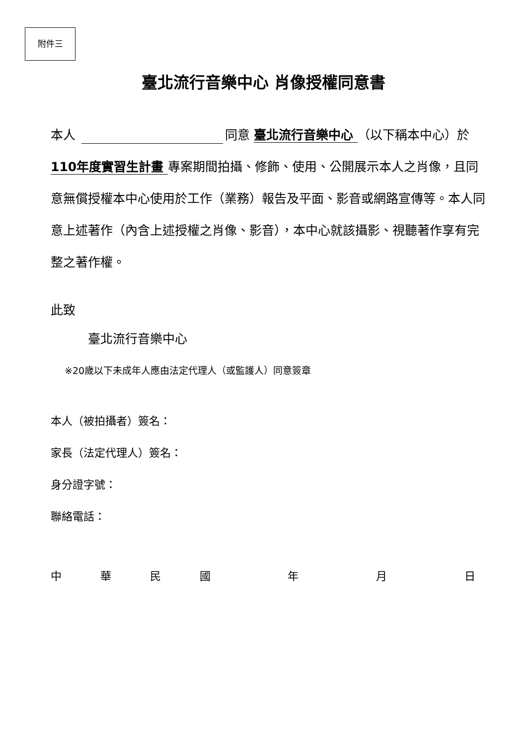附件三
臺北流行音樂中心 肖像授權同意書
本人 同意 臺北流行音樂中心 （以下稱本中心）於 110年度實習生計畫 專案期間拍攝、修飾、使用、公開展示本人之肖像，且同意無償授權本中心使用於工作（業務）報告及平面、影音或網路宣傳等。本人同意上述著作（內含上述授權之肖像、影音），本中心就該攝影、視聽著作享有完整之著作權。
此致
   臺北流行音樂中心
※20歲以下未成年人應由法定代理人（或監護人）同意簽章
本人（被拍攝者）簽名：
家長（法定代理人）簽名：
身分證字號：
聯絡電話：
中 華 民 國 年 月 日